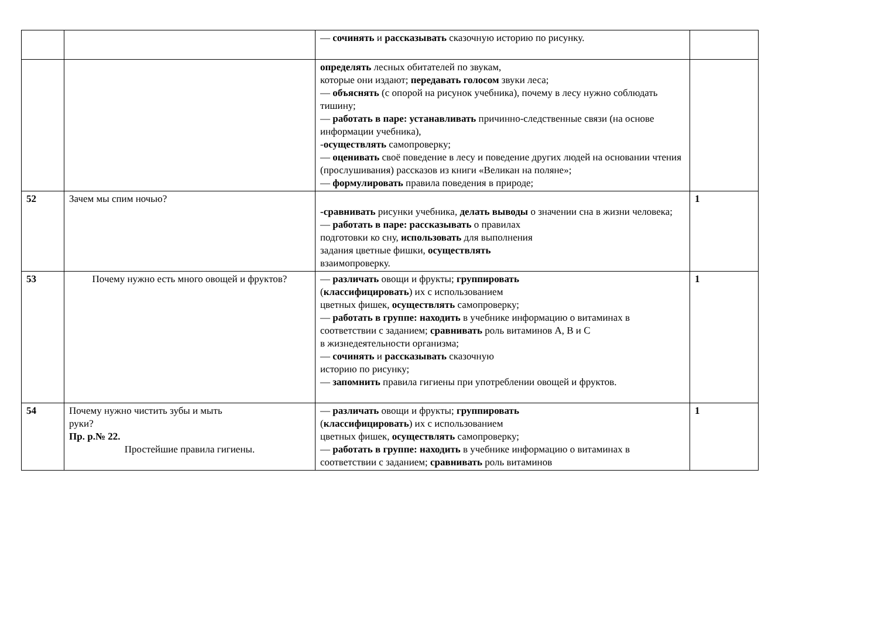| | | — сочинять и рассказывать сказочную историю по рисунку. | |
| | | определять лесных обитателей по звукам, которые они издают; передавать голосом звуки леса; — объяснять (с опорой на рисунок учебника), почему в лесу нужно соблюдать тишину; — работать в паре: устанавливать причинно-следственные связи (на основе информации учебника), - осуществлять самопроверку; — оценивать своё поведение в лесу и поведение других людей на основании чтения (прослушивания) рассказов из книги «Великан на поляне»; — формулировать правила поведения в природе; | |
| 52 | Зачем мы спим ночью? | -сравнивать рисунки учебника, делать выводы о значении сна в жизни человека; — работать в паре: рассказывать о правилах подготовки ко сну, использовать для выполнения задания цветные фишки, осуществлять взаимопроверку. | 1 |
| 53 | Почему нужно есть много овощей и фруктов? | — различать овощи и фрукты; группировать ( классифицировать ) их с использованием цветных фишек, осуществлять самопроверку; — работать в группе: находить в учебнике информацию о витаминах в соответствии с заданием; сравнивать роль витаминов А, В и С в жизнедеятельности организма; — сочинять и рассказывать сказочную историю по рисунку; — запомнить правила гигиены при употреблении овощей и фруктов. | 1 |
| 54 | Почему нужно чистить зубы и мыть руки? Пр. р.№ 22. Простейшие правила гигиены. | — различать овощи и фрукты; группировать ( классифицировать ) их с использованием цветных фишек, осуществлять самопроверку; — работать в группе: находить в учебнике информацию о витаминах в соответствии с заданием; сравнивать роль витаминов | 1 |